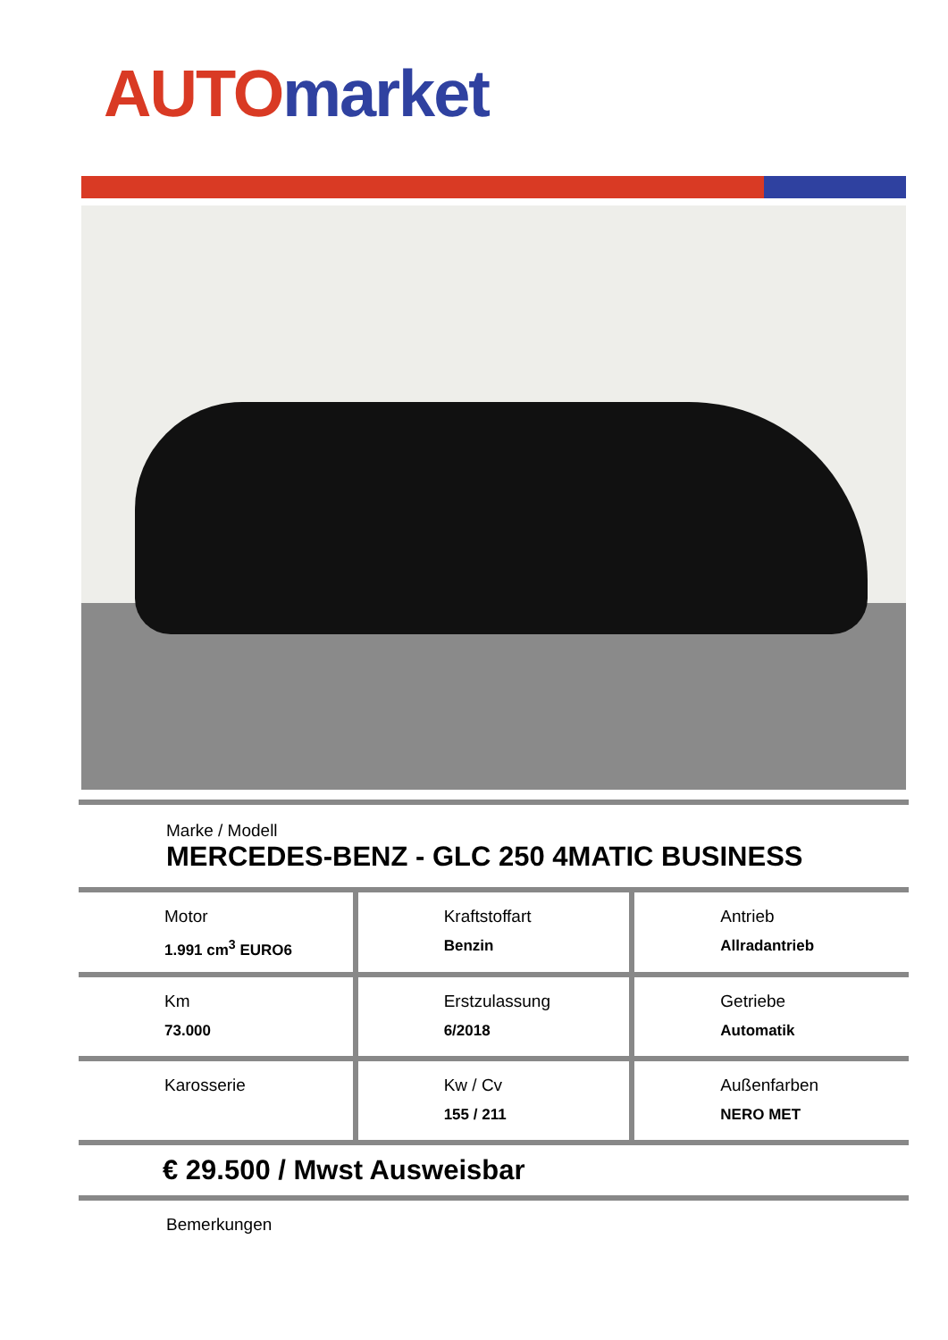AUTO market
Marke / Modell
MERCEDES-BENZ - GLC 250 4MATIC BUSINESS
| Motor 1.991 cm<sup>3</sup> EURO6 | Kraftstoffart Benzin | Antrieb Allradantrieb |
| Km 73.000 | Erstzulassung 6/2018 | Getriebe Automatik |
| Karosserie | Kw / Cv 155 / 211 | Außenfarben NERO MET |
€ 29.500 / Mwst Ausweisbar
Bemerkungen